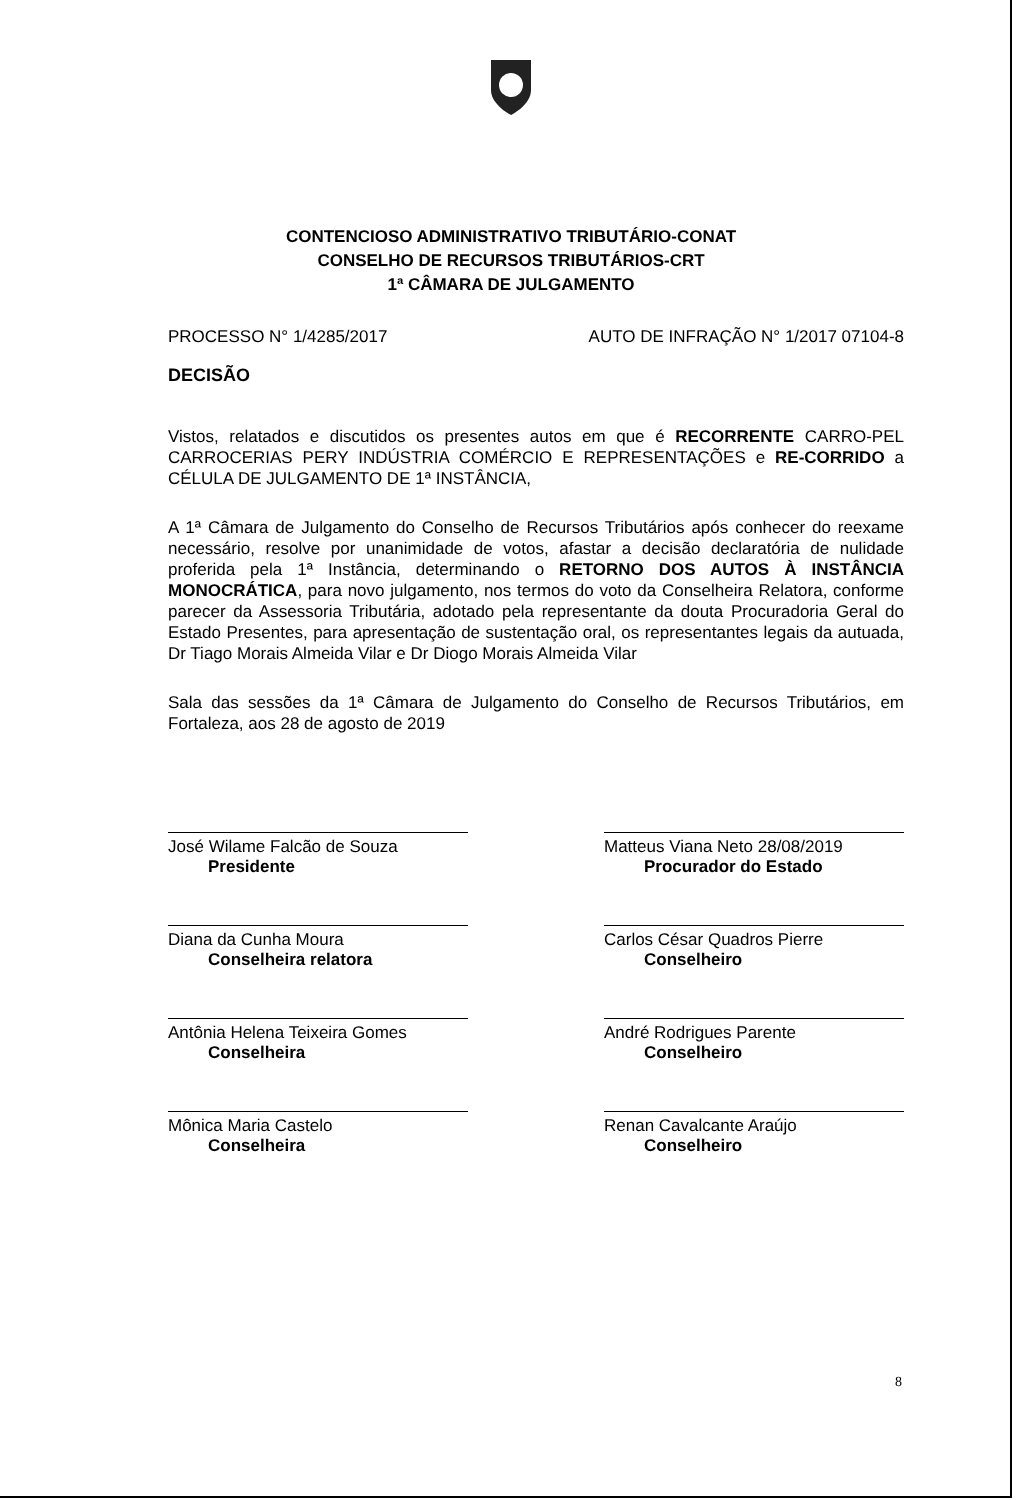CONTENCIOSO ADMINISTRATIVO TRIBUTÁRIO-CONAT
CONSELHO DE RECURSOS TRIBUTÁRIOS-CRT
1ª CÂMARA DE JULGAMENTO
PROCESSO N° 1/4285/2017 AUTO DE INFRAÇÃO N° 1/2017 07104-8
DECISÃO
Vistos, relatados e discutidos os presentes autos em que é RECORRENTE CARRO-PEL CARROCERIAS PERY INDÚSTRIA COMÉRCIO E REPRESENTAÇÕES e RE-CORRIDO a CÉLULA DE JULGAMENTO DE 1ª INSTÂNCIA,
A 1ª Câmara de Julgamento do Conselho de Recursos Tributários após conhecer do reexame necessário, resolve por unanimidade de votos, afastar a decisão declaratória de nulidade proferida pela 1ª Instância, determinando o RETORNO DOS AUTOS À INSTÂNCIA MONOCRÁTICA, para novo julgamento, nos termos do voto da Conselheira Relatora, conforme parecer da Assessoria Tributária, adotado pela representante da douta Procuradoria Geral do Estado Presentes, para apresentação de sustentação oral, os representantes legais da autuada, Dr Tiago Morais Almeida Vilar e Dr Diogo Morais Almeida Vilar
Sala das sessões da 1ª Câmara de Julgamento do Conselho de Recursos Tributários, em Fortaleza, aos 28 de agosto de 2019
José Wilame Falcão de Souza
Presidente
Diana da Cunha Moura
Conselheira relatora
Antônia Helena Teixeira Gomes
Conselheira
Mônica Maria Castelo
Conselheira
Matteus Viana Neto 28/08/2019
Procurador do Estado
Carlos César Quadros Pierre
Conselheiro
André Rodrigues Parente
Conselheiro
Renan Cavalcante Araújo
Conselheiro
8